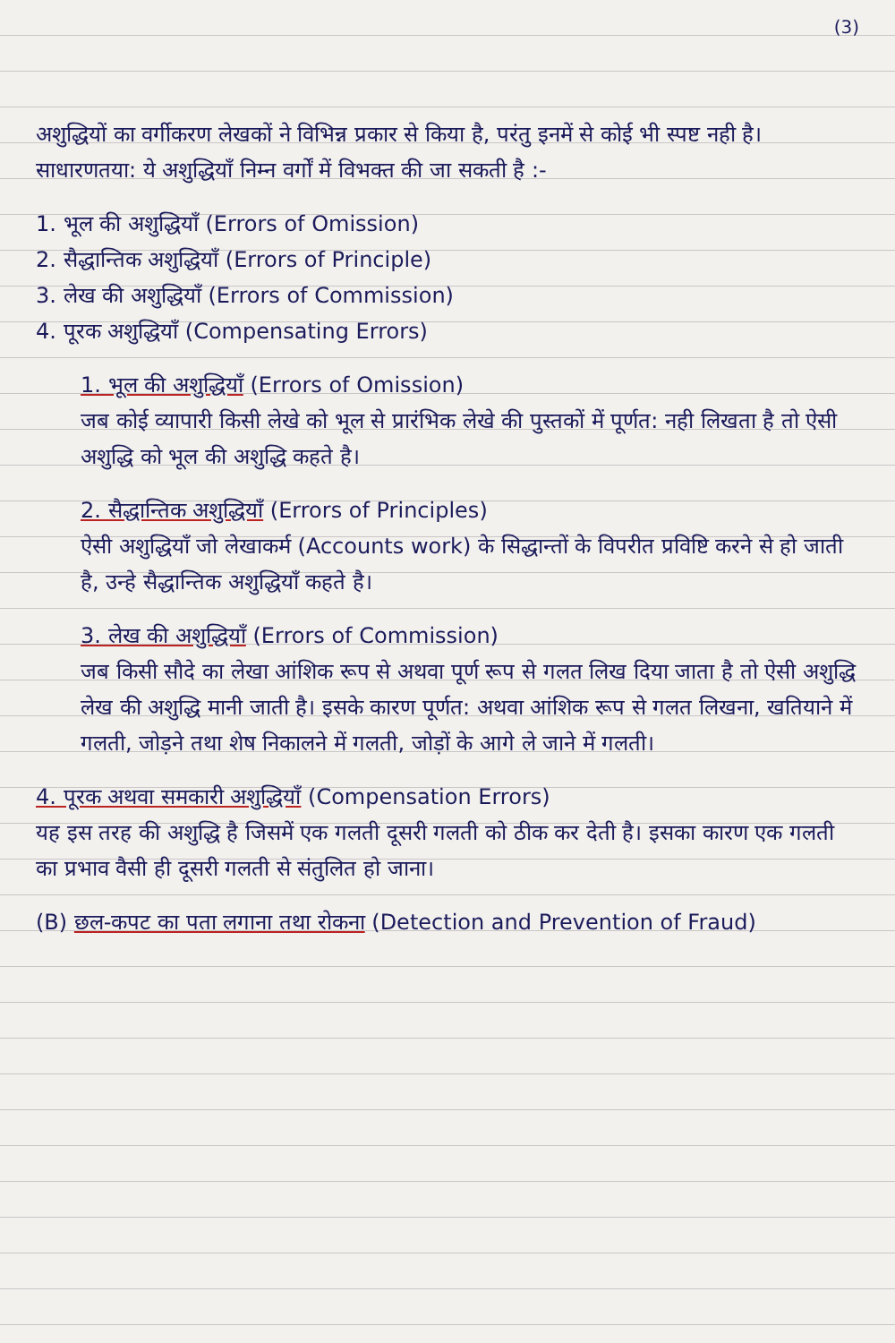(3)
अशुद्धियों का वर्गीकरण लेखकों ने विभिन्न प्रकार से किया है, परंतु इनमें से कोई भी स्पष्ट नही है। साधारणतया: ये अशुद्धियाँ निम्न वर्गों में विभक्त की जा सकती है :-
1. भूल की अशुद्धियाँ (Errors of Omission)
2. सैद्धान्तिक अशुद्धियाँ (Errors of Principle)
3. लेख की अशुद्धियाँ (Errors of Commission)
4. पूरक अशुद्धियाँ (Compensating Errors)
1. भूल की अशुद्धियाँ (Errors of Omission)
जब कोई व्यापारी किसी लेखे को भूल से प्रारंभिक लेखे की पुस्तकों में पूर्णत: नही लिखता है तो ऐसी अशुद्धि को भूल की अशुद्धि कहते है।
2. सैद्धान्तिक अशुद्धियाँ (Errors of Principles)
ऐसी अशुद्धियाँ जो लेखाकर्म (Accounts work) के सिद्धान्तों के विपरीत प्रविष्टि करने से हो जाती है, उन्हे सैद्धान्तिक अशुद्धियाँ कहते है।
3. लेख की अशुद्धियाँ (Errors of Commission)
जब किसी सौदे का लेखा आंशिक रूप से अथवा पूर्ण रूप से गलत लिख दिया जाता है तो ऐसी अशुद्धि लेख की अशुद्धि मानी जाती है। इसके कारण पूर्णत: अथवा आंशिक रूप से गलत लिखना, खतियाने में गलती, जोड़ने तथा शेष निकालने में गलती, जोड़ों के आगे ले जाने में गलती।
4. पूरक अथवा समकारी अशुद्धियाँ (Compensation Errors)
यह इस तरह की अशुद्धि है जिसमें एक गलती दूसरी गलती को ठीक कर देती है। इसका कारण एक गलती का प्रभाव वैसी ही दूसरी गलती से संतुलित हो जाना।
(B) छल-कपट का पता लगाना तथा रोकना (Detection and Prevention of Fraud)